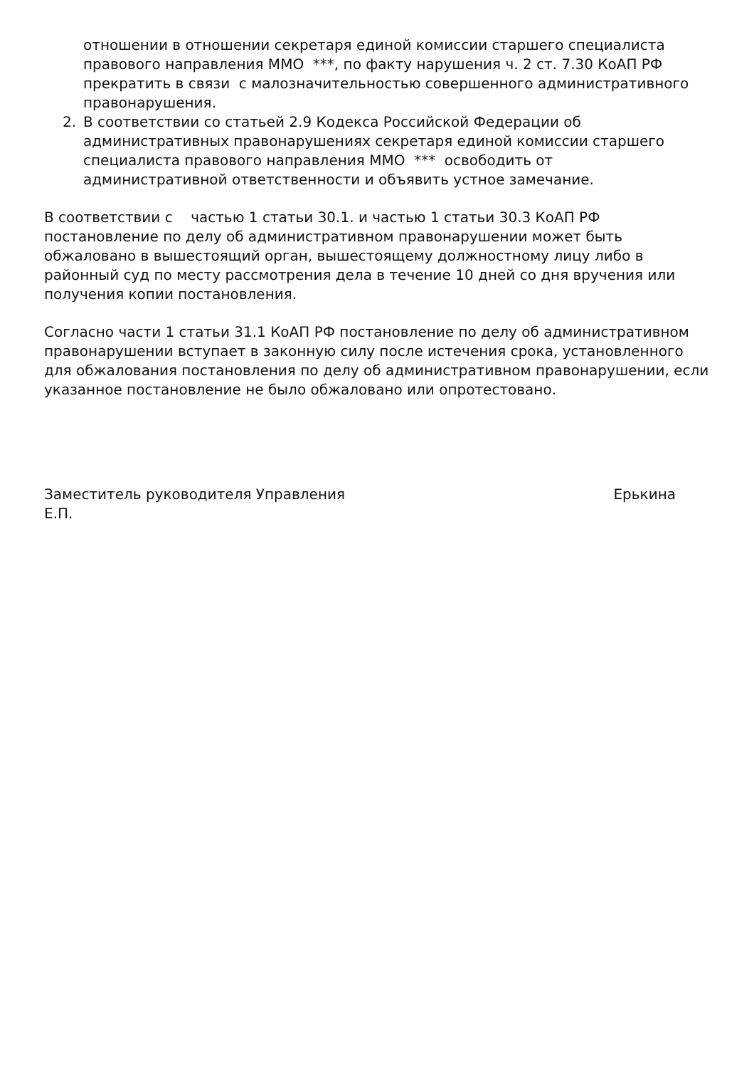отношении в отношении секретаря единой комиссии старшего специалиста правового направления ММО ***, по факту нарушения ч. 2 ст. 7.30 КоАП РФ прекратить в связи с малозначительностью совершенного административного правонарушения.
2. В соответствии со статьей 2.9 Кодекса Российской Федерации об административных правонарушениях секретаря единой комиссии старшего специалиста правового направления ММО *** освободить от административной ответственности и объявить устное замечание.
В соответствии с частью 1 статьи 30.1. и частью 1 статьи 30.3 КоАП РФ постановление по делу об административном правонарушении может быть обжаловано в вышестоящий орган, вышестоящему должностному лицу либо в районный суд по месту рассмотрения дела в течение 10 дней со дня вручения или получения копии постановления.
Согласно части 1 статьи 31.1 КоАП РФ постановление по делу об административном правонарушении вступает в законную силу после истечения срока, установленного для обжалования постановления по делу об административном правонарушении, если указанное постановление не было обжаловано или опротестовано.
Заместитель руководителя Управления Ерькина
Е.П.